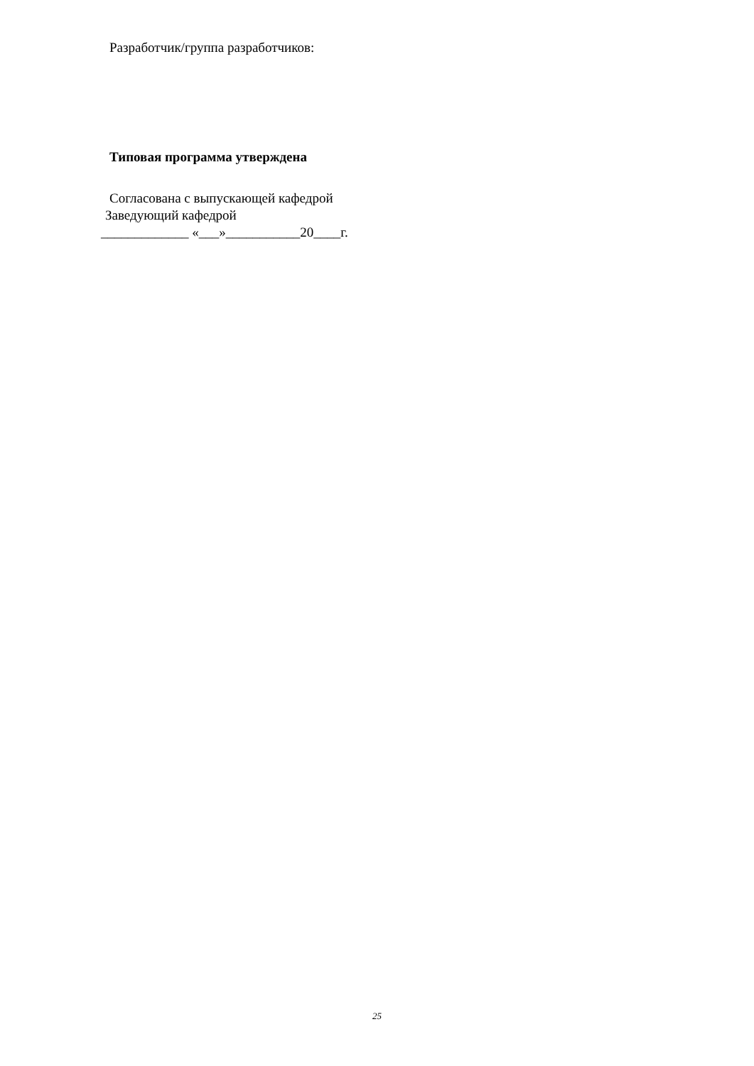Разработчик/группа разработчиков:
Типовая программа утверждена
Согласована с выпускающей кафедрой
Заведующий кафедрой
_____________ «___»___________20____г.
25